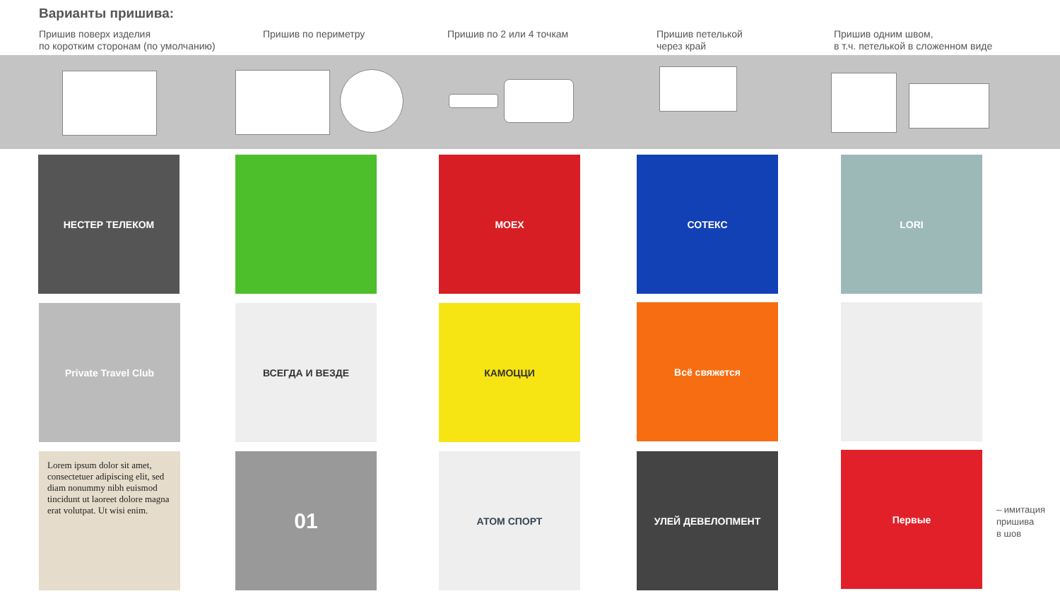Варианты пришива:
Пришив поверх изделия
по коротким сторонам (по умолчанию)
Пришив по периметру Пришив по 2 или 4 точкам
Пришив петелькой
через край
Пришив одним швом,
в т.ч. петелькой в сложенном виде
НЕСТЕР ТЕЛЕКОМ MOEX СОТЕКС LORI
Private Travel Club ВСЕГДА И ВЕЗДЕ КАМОЦЦИ Всё свяжется
Lorem ipsum dolor sit amet, consectetuer adipiscing elit, sed diam nonummy nibh euismod tincidunt ut laoreet dolore magna erat volutpat. Ut wisi enim.
01 АТОМ СПОРТ УЛЕЙ ДЕВЕЛОПМЕНТ Первые
– имитация
пришива
в шов